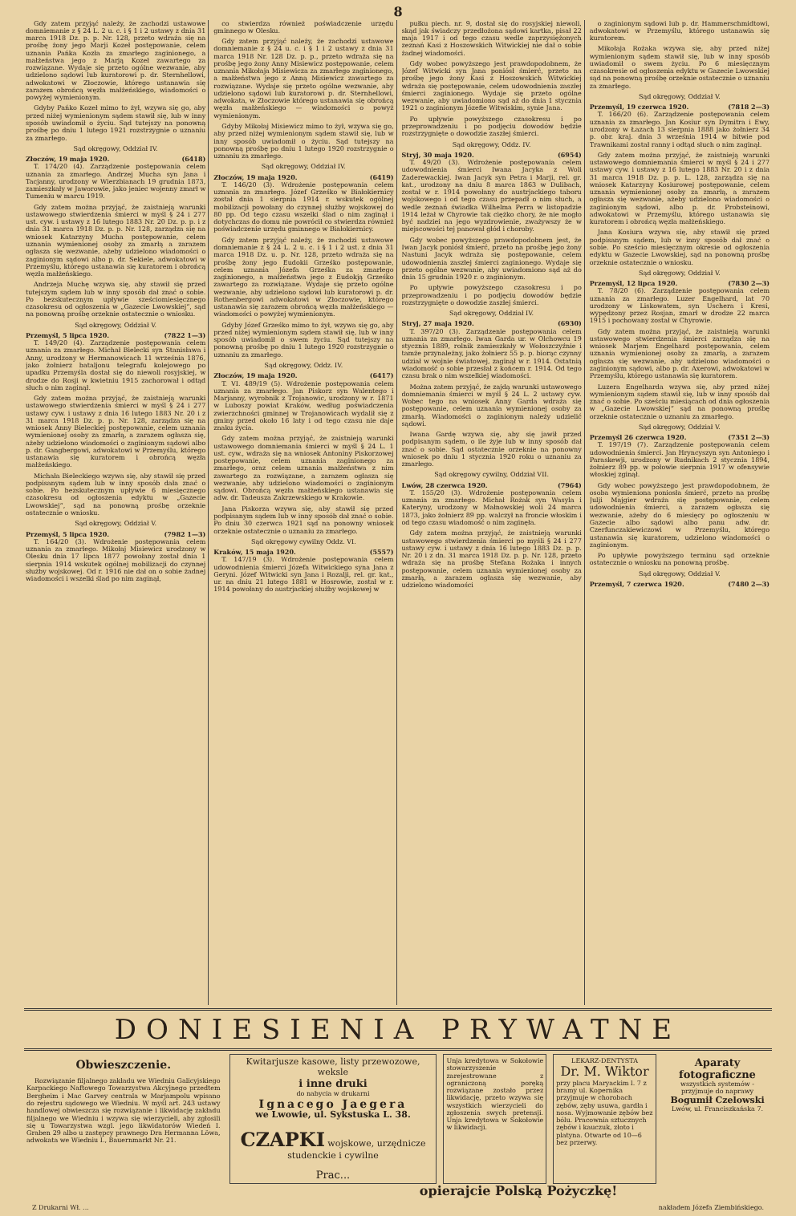8
Gdy zatem przyjąć należy, że zachodzi ustawowe domniemanie z § 24 L. 2 u. c. i § 1 i 2 ustawy z dnia 31 marca 1918 Dz. p. p. Nr. 128, przeto wdraża się na prośbę żony jego Marji Kozeł postępowanie, celem uznania Pańka Kozła za zmarłego zaginionego, a małżeństwa jego z Marją Kozeł zawartego za rozwiązane. Wydaje się przeto ogólne wezwanie, aby udzielono sądowi lub kuratorowi p. dr. Sternhellowi, adwokatowi w Złoczowie, którego ustanawia się zarazem obrońcą węzła małżeńskiego, wiadomości o powyżej wymienionym.
Gdyby Pańko Kozeł mimo to żył, wzywa się go, aby przed niżej wymienionym sądem stawił się, lub w inny sposób uwiadomił o życiu. Sąd tutejszy na ponowną prośbę po dniu 1 lutego 1921 rozstrzygnie o uznaniu za zmarłego.
Sąd okręgowy, Oddział IV.
Złoczów, 19 maja 1920. (6418)
T. 174/20 (4). Zarządzenie postępowania celem uznania za zmarłego. Andrzej Mucha syn Jana i Tacjanny, urodzony w Wierzbianach 19 grudnia 1873, zamieszkały w Jaworowie, jako jeniec wojenny zmarł w Tumeniu w marcu 1919.
Gdy zatem można przyjąć, że zaistnieją warunki ustawowego stwierdzenia śmierci w myśl § 24 i 277 ust. cyw. i ustawy z 16 lutego 1883 Nr. 20 Dz. p. p. i z dnia 31 marca 1918 Dz. p. p. Nr. 128, zarządza się na wniosek Katarzyny Mucha postępowanie, celem uznania wymienionej osoby za zmarłą a zarazem ogłasza się wezwanie, ażeby udzielono wiadomości o zaginionym sądowi albo p. dr. Sekiele, adwokatowi w Przemyślu, którego ustanawia się kuratorem i obrońcą węzła małżeńskiego.
Andrzeja Muchę wzywa się, aby stawił się przed tutejszym sądem lub w inny sposób dał znać o sobie. Po bezskutecznym upływie sześciomiesięcznego czasokresu od ogłoszenia w „Gazecie Lwowskiej“, sąd na ponowną prośbę orzeknie ostatecznie o wniosku.
Sąd okręgowy, Oddział V.
Przemyśl, 5 lipca 1920. (7822 1—3)
T. 149/20 (4). Zarządzenie postępowania celem uznania za zmarłego. Michał Bielecki syn Stanisława i Anny, urodzony w Hermanowicach 11 września 1876, jako żołnierz bataljonu telegrafu kolejowego po upadku Przemyśla dostał się do niewoli rosyjskiej, w drodze do Rosji w kwietniu 1915 zachorował i odtąd słuch o nim zaginął.
Gdy zatem można przyjąć, że zaistnieją warunki ustawowego stwierdzenia śmierci w myśl § 24 i 277 ustawy cyw. i ustawy z dnia 16 lutego 1883 Nr. 20 i z 31 marca 1918 Dz. p. p. Nr. 128, zarządza się na wniosek Anny Bieleckiej postępowanie, celem uznania wymienionej osoby za zmarłą, a zarazem ogłasza się, ażeby udzielono wiadomości o zaginionym sądowi albo p. dr. Gangbergowi, adwokatowi w Przemyślu, którego ustanawia się kuratorem i obrońcą węzła małżeńskiego.
Michała Bieleckiego wzywa się, aby stawił się przed podpisanym sądem lub w inny sposób dała znać o sobie. Po bezskutecznym upływie 6 miesięcznego czasokresu od ogłoszenia edyktu w „Gazecie Lwowskiej“, sąd na ponowną prośbę orzeknie ostatecznie o wniosku.
Sąd okręgowy, Oddział V.
Przemyśl, 5 lipca 1920. (7982 1—3)
T. 164/20 (3). Wdrożenie postępowania celem uznania za zmarłego. Mikołaj Misiewicz urodzony w Olesku dnia 17 lipca 1877 powołany został dnia 1 sierpnia 1914 wskutek ogólnej mobilizacji do czynnej służby wojskowej. Od r. 1916 nie dał on o sobie żadnej wiadomości i wszelki ślad po nim zaginął,
co stwierdza również poświadczenie urzędu gminnego w Olesku.
Gdy zatem przyjąć należy, że zachodzi ustawowe domniemanie z § 24 u. c. i § 1 i 2 ustawy z dnia 31 marca 1918 Nr. 128 Dz. p. p., przeto wdraża się na prośbę jego żony Anny Misiewicz postępowanie, celem uznania Mikołaja Misiewicza za zmarłego zaginionego, a małżeństwa jego z Anną Misiewicz zawartego za rozwiązane. Wydaje się przeto ogólne wezwanie, aby udzielono sądowi lub kuratorowi p. dr. Sternhellowi, adwokata, w Złoczowie którego ustanawia się obrońcą węzła małżeńskiego — wiadomości o powyż wymienionym.
Gdyby Mikołaj Misiewicz mimo to żył, wzywa się go, aby przed niżej wymienionym sądem stawił się, lub w inny sposób uwiadomił o życiu. Sąd tutejszy na ponowną prośbę po dniu 1 lutego 1920 rozstrzygnie o uznaniu za zmarłego.
Sąd okręgowy, Oddział IV.
Złoczów, 19 maja 1920. (6419)
T. 146/20 (3). Wdrożenie postępowania celem uznania za zmarłego. Józef Grześko w Białokiernicy został dnia 1 sierpnia 1914 r. wskutek ogólnej mobilizacji powołany do czynnej służby wojskowej do 80 pp. Od tego czasu wszelki ślad o nim zaginął i dotychczas do domu nie powrócił co stwierdza również poświadczenie urzędu gminnego w Białokiernicy.
Gdy zatem przyjąć należy, że zachodzi ustawowe domniemanie z § 24 L. 2 u. c. i § 1 i 2 ust. z dnia 31 marca 1918 Dz. u. p. Nr. 128, przeto wdraża się na prośbę żony jego Eudokii Grześko postępowanie, celem uznania Józefa Grześka za zmarłego zaginionego, a małżeństwa jego z Eudokją Grześko zawartego za rozwiązane. Wydaje się przeto ogólne wezwanie, aby udzielono sądowi lub kuratorowi p. dr. Rothenbergowi adwokatowi w Złoczowie, którego ustanawia się zarazem obrońcą węzła małżeńskiego — wiadomości o powyżej wymienionym.
Gdyby Józef Grześko mimo to żył, wzywa się go, aby przed niżej wymienionym sądem stawił się, lub w inny sposób uwiadomił o swem życiu. Sąd tutejszy na ponowną prośbę po dniu 1 lutego 1920 rozstrzygnie o uznaniu za zmarłego.
Sąd okręgowy, Oddz. IV.
Złoczów, 19 maja 1920. (6417)
T. VI. 489/19 (5). Wdrożenie postępowania celem uznania za zmarłego. Jan Piskorz syn Walentego i Marjanny, wyrobnik z Trojanowic, urodzony w r. 1871 w Luboszy powiat Kraków, według poświadczenia zwierzchności gminnej w Trojanowicach wydalił się z gminy przed około 16 laty i od tego czasu nie daje znaku życia.
Gdy zatem można przyjąć, że zaistnieją warunki ustawowego domniemania śmierci w myśl § 24 L. 1 ust. cyw., wdraża się na wniosek Antoniny Piskorzowej postępowanie, celem uznania zaginionego za zmarłego, oraz celem uznania małżeństwa z nim zawartego za rozwiązane, a zarazem ogłasza się wezwanie, aby udzielono wiadomości o zaginionym sądowi. Obrońcą węzła małżeńskiego ustanawia się adw. dr. Tadeusza Zakrzewskiego w Krakowie.
Jana Piskorza wzywa się, aby stawił się przed podpisanym sądem lub w inny sposób dał znać o sobie. Po dniu 30 czerwca 1921 sąd na ponowny wniosek orzeknie ostatecznie o uznaniu za zmarłego.
Sąd okręgowy cywilny Oddz. VI.
Kraków, 15 maja 1920. (5557)
T. 147/19 (3). Wdrożenie postępowania celem udowodnienia śmierci Józefa Witwickiego syna Jana z Geryni. Józef Witwicki syn Jana i Rozalji, rel. gr. kat., ur. na dniu 21 lutego 1881 w Hosrowie, został w r. 1914 powołany do austrjackiej służby wojskowej w
pułku piech. nr. 9, dostał się do rosyjskiej niewoli, skąd jak świadczy przedłożona sądowi kartka, pisał 22 maja 1917 i od tego czasu wedle zaprzysiężonych zeznań Kasi z Hoszowskich Witwickiej nie dał o sobie żadnej wiadomości.
Gdy wobec powyższego jest prawdopodobnem, że Józef Witwicki syn Jana poniósł śmierć, przeto na prośbę jego żony Kasi z Hoszowskich Witwickiej wdraża się postępowanie, celem udowodnienia zaszłej śmierci zaginionego. Wydaje się przeto ogólne wezwanie, aby uwiadomiono sąd aż do dnia 1 stycznia 1921 o zaginionym Józefie Witwiskim, synie Jana.
Po upływie powyższego czasokresu i po przeprowadzeniu i po podjęciu dowodów będzie rozstrzygnięte o dowodzie zaszłej śmierci.
Sąd okręgowy, Oddz. IV.
Stryj, 30 maja 1920. (6954)
T. 49/20 (3). Wdrożenie postępowania celem udowodnienia śmierci Iwana Jacyka z Woli Zaderewackiej. Iwan Jacyk syn Petra i Marji, rel. gr. kat., urodzony na dniu 8 marca 1863 w Dulibach, został w r. 1914 powołany do austrjackiego taboru wojskowego i od tego czasu przepadł o nim słuch, a wedle zeznań świadka Wilhelma Perra w listopadzie 1914 leżał w Chyrowie tak ciężko chory, że nie mogło być nadziei na jego wyzdrowienie, zważywszy że w miejscowości tej panował głód i choroby.
Gdy wobec powyższego prawdopodobnem jest, że Iwan Jacyk poniósł śmierć, przeto na prośbę jego żony Nastuni Jacyk wdraża się postępowanie, celem udowodnienia zaszłej śmierci zaginionego. Wydaje się przeto ogólne wezwanie, aby uwiadomiono sąd aż do dnia 15 grudnia 1920 r. o zaginionym.
Po upływie powyższego czasokresu i po przeprowadzeniu i po podjęciu dowodów będzie rozstrzygnięte o dowodzie zaszłej śmierci.
Sąd okręgowy, Oddział IV.
Stryj, 27 maja 1920. (6930)
T. 397/20 (3). Zarządzenie postępowania celem uznania za zmarłego. Iwan Garda ur. w Olchowcu 19 stycznia 1889, rolnik zamieszkały w Wołoszczyźnie i tamże przynależny, jako żołnierz 55 p. p. biorąc czynny udział w wojnie światowej, zaginął w r. 1914. Ostatnią wiadomość o sobie przesłał z końcem r. 1914. Od tego czasu brak o nim wszelkiej wiadomości.
Można zatem przyjąć, że zajdą warunki ustawowego domniemania śmierci w myśl § 24 L. 2 ustawy cyw. Wobec tego na wniosek Anny Garda wdraża się postępowanie, celem uznania wymienionej osoby za zmarłą. Wiadomości o zaginionym należy udzielić sądowi.
Iwana Gardę wzywa się, aby się jawił przed podpisanym sądem, o ile żyje lub w inny sposób dał znać o sobie. Sąd ostatecznie orzeknie na ponowny wniosek po dniu 1 stycznia 1920 roku o uznaniu za zmarłego.
Sąd okręgowy cywilny, Oddział VII.
Lwów, 28 czerwca 1920. (7964)
T. 155/20 (3). Wdrożenie postępowania celem uznania za zmarłego. Michał Rożak syn Wasyla i Kateryny, urodzony w Małnowskiej woli 24 marca 1873, jako żołnierz 89 pp. walczył na froncie włoskim i od tego czasu wiadomość o nim zaginęła.
Gdy zatem można przyjąć, że zaistnieją warunki ustawowego stwierdzenia śmierci po myśli § 24 i 277 ustawy cyw. i ustawy z dnia 16 lutego 1883 Dz. p. p. Nr. 20 i z dn. 31 marca 1918 Dz. p. p. Nr. 128, przeto wdraża się na prośbę Stefana Rożaka i innych postępowanie, celem uznania wymienionej osoby za zmarłą, a zarazem ogłasza się wezwanie, aby udzielono wiadomości
o zaginionym sądowi lub p. dr. Hammerschmidtowi, adwokatowi w Przemyślu, którego ustanawia się kuratorem.
Mikołaja Rożaka wzywa się, aby przed niżej wymienionym sądem stawił się, lub w inny sposób uwiadomił o swem życiu. Po 6 miesięcznym czasokresie od ogłoszenia edyktu w Gazecie Lwowskiej sąd na ponowną prośbę orzeknie ostatecznie o uznaniu za zmarłego.
Sąd okręgowy, Oddział V.
Przemyśl, 19 czerwca 1920. (7818 2—3)
T. 166/20 (6). Zarządzenie postępowania celem uznania za zmarłego. Jan Kosiur syn Dymitra i Ewy, urodzony w Łazach 13 sierpnia 1888 jako żołnierz 34 p. obr. kraj. dnia 3 września 1914 w bitwie pod Trawnikami został ranny i odtąd słuch o nim zaginął.
Gdy zatem można przyjąć, że zaistnieją warunki ustawowego domniemania śmierci w myśl § 24 i 277 ustawy cyw. i ustawy z 16 lutego 1883 Nr. 20 i z dnia 31 marca 1918 Dz. p. p. L. 128, zarządza się na wniosek Katarzyny Kosiurowej postępowanie, celem uznania wymienionej osoby za zmarłą, a zarazem ogłasza się wezwanie, ażeby udzielono wiadomości o zaginionym sądowi, albo p. dr. Probsteinowi, adwokatowi w Przemyślu, którego ustanawia się kuratorem i obrońcą węzła małżeńskiego.
Jana Kosiura wzywa się, aby stawił się przed podpisanym sądem, lub w inny sposób dał znać o sobie. Po sześcio miesięcznym okresie od ogłoszenia edyktu w Gazecie Lwowskiej, sąd na ponowną prośbę orzeknie ostatecznie o wniosku.
Sąd okręgowy, Oddział V.
Przemyśl, 12 lipca 1920. (7830 2—3)
T. 78/20 (6). Zarządzenie postępowania celem uznania za zmarłego. Luzer Engelhard, lat 70 urodzony w Liskowatem, syn Uschera i Kresi, wypędzony przez Rosjan, zmarł w drodze 22 marca 1915 i pochowany został w Chyrowie.
Gdy zatem można przyjąć, że zaistnieją warunki ustawowego stwierdzenia śmierci zarządza się na wniosek Marjem Engelhard postępowania, celem uznania wymienionej osoby za zmarłą, a zarazem ogłasza się wezwanie, aby udzielono wiadomości o zaginionym sądowi, albo p. dr. Axerowi, adwokatowi w Przemyślu, którego ustanawia się kuratorem.
Luzera Engelharda wzywa się, aby przed niżej wymienionym sądem stawił się, lub w inny sposób dał znać o sobie. Po sześciu miesiącach od dnia ogłoszenia w „Gazecie Lwowskiej“ sąd na ponowną prośbę orzeknie ostatecznie o uznaniu za zmarłego.
Sąd okręgowy, Oddział V.
Przemyśl 26 czerwca 1920. (7351 2—3)
T. 197/19 (7). Zarządzenie postępowania celem udowodnienia śmierci. Jan Hryncyszyn syn Antoniego i Paraskewji, urodzony w Rudnikach 2 stycznia 1894, żołnierz 89 pp. w połowie sierpnia 1917 w ofensywie włoskiej zginął.
Gdy wobec powyższego jest prawdopodobnem, że osoba wymieniona poniosła śmierć, przeto na prośbę Julji Majgier wdraża się postępowanie, celem udowodnienia śmierci, a zarazem ogłasza się wezwanie, ażeby do 6 miesięcy po ogłoszeniu w Gazecie albo sądowi albo panu adw. dr. Czerfunczakiewiczowi w Przemyślu, którego ustanawia się kuratorem, udzielono wiadomości o zaginionym.
Po upływie powyższego terminu sąd orzeknie ostatecznie o wniosku na ponowną prośbę.
Sąd okręgowy, Oddział V.
Przemyśl, 7 czerwca 1920. (7480 2—3)
DONIESIENIA PRYWATNE
Obwieszczenie.
Rozwiązanie filjalnego zakładu we Wiedniu Galicyjskiego Karpackiego Naftowego Towarzystwa Akcyjnego przedtem Bergheim i Mac Garvey centrala w Marjampolu wpisano do rejestru sądowego we Wiedniu. W myśl art. 243 ustawy handlowej obwieszcza się rozwiązanie i likwidację zakładu filjalnego we Wiedniu i wzywa się wierzycieli, aby zgłosili się u Towarzystwa wzgl. jego likwidatorów Wiedeń I. Graben 29 albo u zastępcy prawnego Dra Hermanna Löwa, adwokata we Wiedniu I., Bauernmarkt Nr. 21.
Kwitarjusze kasowe, listy przewozowe, weksle
i inne druki
do nabycia w drukarni
Ignacego Jaegera
we Lwowie, ul. Sykstuska L. 38.
CZAPKI wojskowe, urzędnicze studenckie i cywilne
Prac...
Unja kredytowa w Sokołowie stowarzyszenie zarejestrowane z ograniczoną poręką rozwiązane zostało przez likwidację, przeto wzywa się wszystkich wierzycieli do zgłoszenia swych pretensji. Unja kredytowa w Sokołowie w likwidacji.
LEKARZ-DENTYSTA
Dr. M. Wiktor
przy placu Maryackim l. 7 z bramy ul. Kopernika przyjmuje w chorobach zębów, zęby usuwa, gardła i nosa. Wyjmowanie zębów bez bólu. Pracownia sztucznych zębów i kauczuk, złoto i platyna. Otwarte od 10—6 bez przerwy.
Aparaty fotograficzne
wszystkich systemów - przyjmuje do naprawy
Bogumił Czelowski
Lwów, ul. Franciszkańska 7.
opierajcie Polską Pożyczkę!
Z Drukarni Wł. ... nakładem Józefa Ziembińskiego.